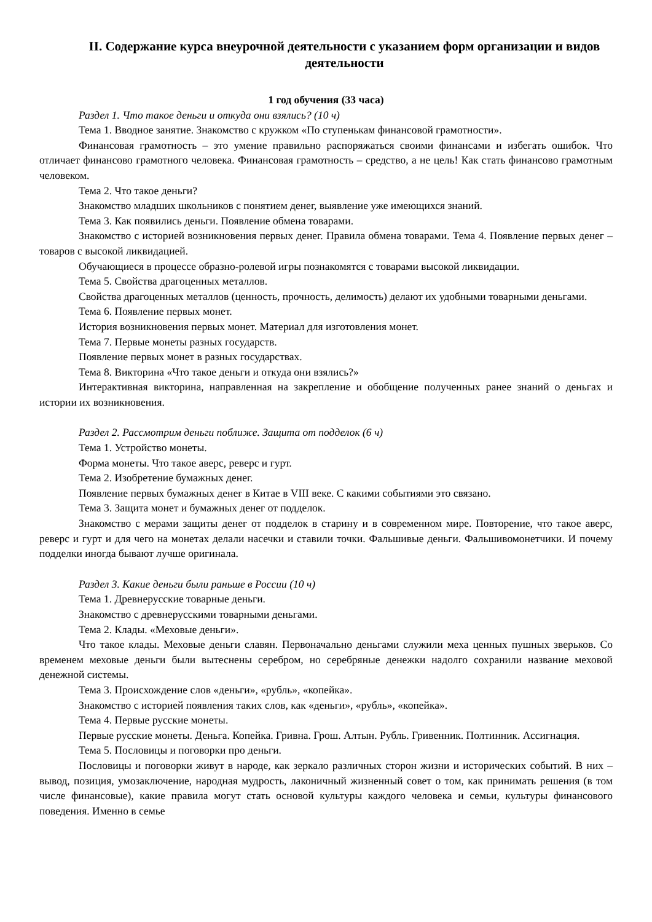II. Содержание курса внеурочной деятельности с указанием форм организации и видов деятельности
1 год обучения (33 часа)
Раздел 1. Что такое деньги и откуда они взялись? (10 ч)
Тема 1. Вводное занятие. Знакомство с кружком «По ступенькам финансовой грамотности».
Финансовая грамотность – это умение правильно распоряжаться своими финансами и избегать ошибок. Что отличает финансово грамотного человека. Финансовая грамотность – средство, а не цель! Как стать финансово грамотным человеком.
Тема 2. Что такое деньги?
Знакомство младших школьников с понятием денег, выявление уже имеющихся знаний.
Тема 3. Как появились деньги. Появление обмена товарами.
Знакомство с историей возникновения первых денег. Правила обмена товарами. Тема 4. Появление первых денег – товаров с высокой ликвидацией.
Обучающиеся в процессе образно-ролевой игры познакомятся с товарами высокой ликвидации.
Тема 5. Свойства драгоценных металлов.
Свойства драгоценных металлов (ценность, прочность, делимость) делают их удобными товарными деньгами.
Тема 6. Появление первых монет.
История возникновения первых монет. Материал для изготовления монет.
Тема 7. Первые монеты разных государств.
Появление первых монет в разных государствах.
Тема 8. Викторина «Что такое деньги и откуда они взялись?»
Интерактивная викторина, направленная на закрепление и обобщение полученных ранее знаний о деньгах и истории их возникновения.
Раздел 2. Рассмотрим деньги поближе. Защита от подделок (6 ч)
Тема 1. Устройство монеты.
Форма монеты. Что такое аверс, реверс и гурт.
Тема 2. Изобретение бумажных денег.
Появление первых бумажных денег в Китае в VIII веке. С какими событиями это связано.
Тема 3. Защита монет и бумажных денег от подделок.
Знакомство с мерами защиты денег от подделок в старину и в современном мире. Повторение, что такое аверс, реверс и гурт и для чего на монетах делали насечки и ставили точки. Фальшивые деньги. Фальшивомонетчики. И почему подделки иногда бывают лучше оригинала.
Раздел 3. Какие деньги были раньше в России (10 ч)
Тема 1. Древнерусские товарные деньги.
Знакомство с древнерусскими товарными деньгами.
Тема 2. Клады. «Меховые деньги».
Что такое клады. Меховые деньги славян. Первоначально деньгами служили меха ценных пушных зверьков. Со временем меховые деньги были вытеснены серебром, но серебряные денежки надолго сохранили название меховой денежной системы.
Тема 3. Происхождение слов «деньги», «рубль», «копейка».
Знакомство с историей появления таких слов, как «деньги», «рубль», «копейка».
Тема 4. Первые русские монеты.
Первые русские монеты. Деньга. Копейка. Гривна. Грош. Алтын. Рубль. Гривенник. Полтинник. Ассигнация.
Тема 5. Пословицы и поговорки про деньги.
Пословицы и поговорки живут в народе, как зеркало различных сторон жизни и исторических событий. В них – вывод, позиция, умозаключение, народная мудрость, лаконичный жизненный совет о том, как принимать решения (в том числе финансовые), какие правила могут стать основой культуры каждого человека и семьи, культуры финансового поведения. Именно в семье